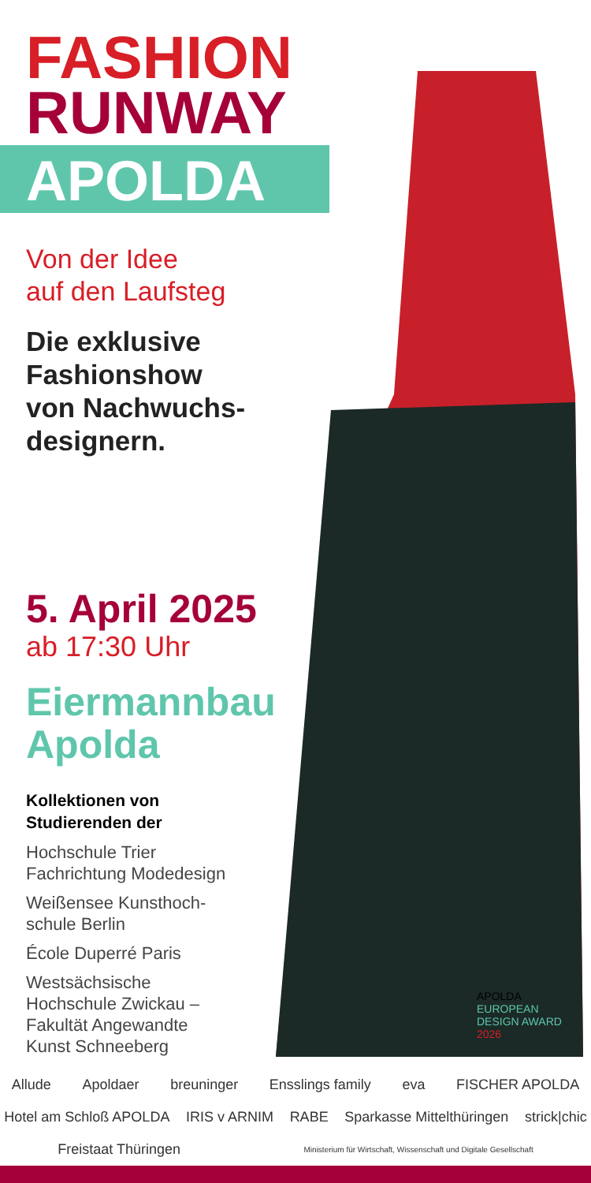FASHION
RUNWAY
APOLDA
Von der Idee
auf den Laufsteg
Die exklusive
Fashionshow
von Nachwuchs-
designern.
5. April 2025
ab 17:30 Uhr
Eiermannbau
Apolda
Kollektionen von
Studierenden der
Hochschule Trier
Fachrichtung Modedesign
Weißensee Kunsthoch-
schule Berlin
École Duperré Paris
Westsächsische
Hochschule Zwickau –
Fakultät Angewandte
Kunst Schneeberg
APOLDA
EUROPEAN
DESIGN AWARD
2026
Allude Apoldaer breuninger Ensslings family eva FISCHER APOLDA Hotel am Schloß APOLDA IRIS v ARNIM RABE Sparkasse Mittelthüringen strick|chic Freistaat Thüringen Ministerium für Wirtschaft, Wissenschaft und Digitale Gesellschaft